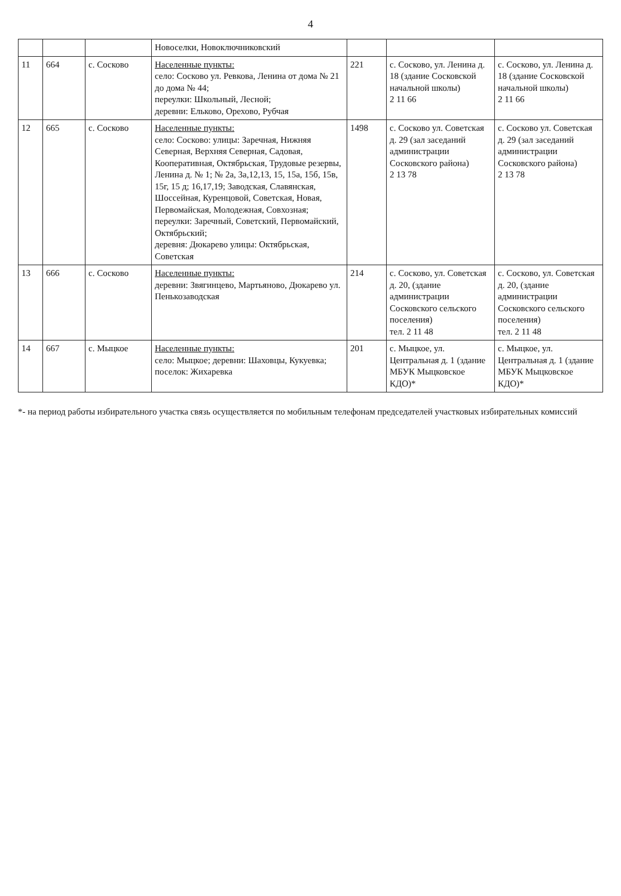4
| | | | Новоселки, Новоключниковский | | | |
| 11 | 664 | с. Сосково | Населенные пункты: село: Сосково ул. Ревкова, Ленина от дома № 21 до дома № 44; переулки: Школьный, Лесной; деревни: Ельково, Орехово, Рубчая | 221 | с. Сосково, ул. Ленина д. 18 (здание Сосковской начальной школы) 2 11 66 | с. Сосково, ул. Ленина д. 18 (здание Сосковской начальной школы) 2 11 66 |
| 12 | 665 | с. Сосково | Населенные пункты: село: Сосково: улицы: Заречная, Нижняя Северная, Верхняя Северная, Садовая, Кооперативная, Октябрьская, Трудовые резервы, Ленина д. № 1; № 2а, 3а,12,13, 15, 15а, 15б, 15в, 15г, 15 д; 16,17,19; Заводская, Славянская, Шоссейная, Куренцовой, Советская, Новая, Первомайская, Молодежная, Совхозная; переулки: Заречный, Советский, Первомайский, Октябрьский; деревня: Дюкарево улицы: Октябрьская, Советская | 1498 | с. Сосково ул. Советская д. 29 (зал заседаний администрации Сосковского района) 2 13 78 | с. Сосково ул. Советская д. 29 (зал заседаний администрации Сосковского района) 2 13 78 |
| 13 | 666 | с. Сосково | Населенные пункты: деревни: Звягинцево, Мартьяново, Дюкарево ул. Пенькозаводская | 214 | с. Сосково, ул. Советская д. 20, (здание администрации Сосковского сельского поселения) тел. 2 11 48 | с. Сосково, ул. Советская д. 20, (здание администрации Сосковского сельского поселения) тел. 2 11 48 |
| 14 | 667 | с. Мыцкое | Населенные пункты: село: Мыцкое; деревни: Шаховцы, Кукуевка; поселок: Жихаревка | 201 | с. Мыцкое, ул. Центральная д. 1 (здание МБУК Мыцковское КДО)* | с. Мыцкое, ул. Центральная д. 1 (здание МБУК Мыцковское КДО)* |
*- на период работы избирательного участка связь осуществляется по мобильным телефонам председателей участковых избирательных комиссий